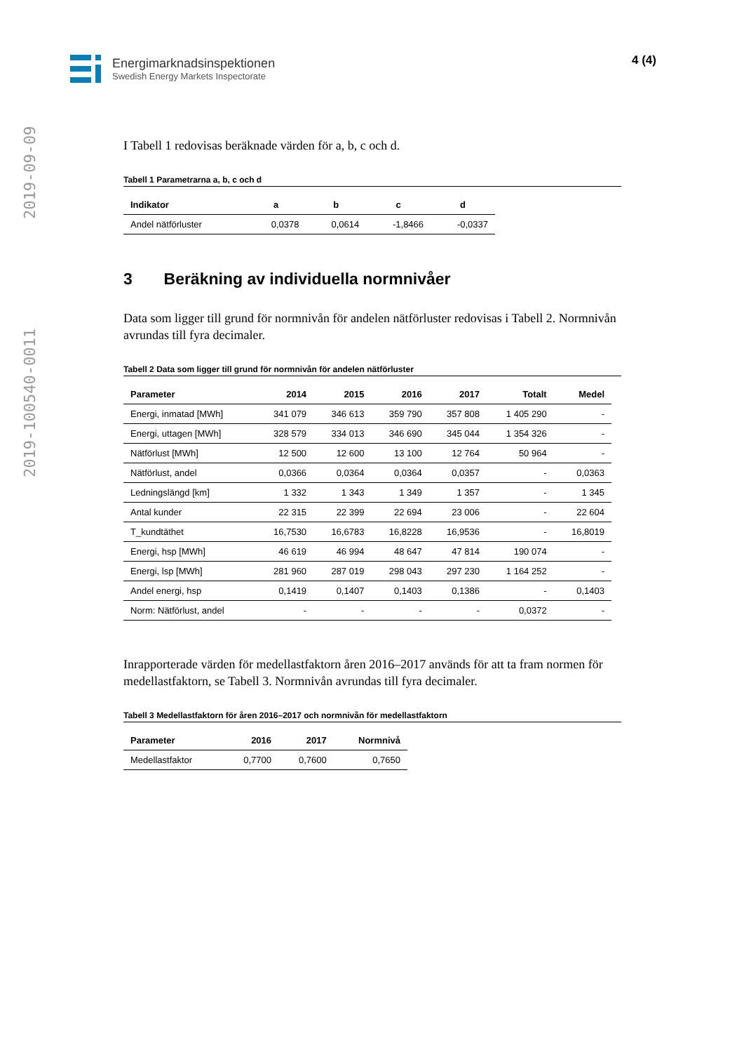2019-100540-0011 2019-09-09
Energimarknadsinspektionen
Swedish Energy Markets Inspectorate
4 (4)
I Tabell 1 redovisas beräknade värden för a, b, c och d.
Tabell 1 Parametrarna a, b, c och d
| Indikator | a | b | c | d |
| --- | --- | --- | --- | --- |
| Andel nätförluster | 0,0378 | 0,0614 | -1,8466 | -0,0337 |
3 Beräkning av individuella normnivåer
Data som ligger till grund för normnivån för andelen nätförluster redovisas i Tabell 2. Normnivån avrundas till fyra decimaler.
Tabell 2 Data som ligger till grund för normnivån för andelen nätförluster
| Parameter | 2014 | 2015 | 2016 | 2017 | Totalt | Medel |
| --- | --- | --- | --- | --- | --- | --- |
| Energi, inmatad [MWh] | 341 079 | 346 613 | 359 790 | 357 808 | 1 405 290 | - |
| Energi, uttagen [MWh] | 328 579 | 334 013 | 346 690 | 345 044 | 1 354 326 | - |
| Nätförlust [MWh] | 12 500 | 12 600 | 13 100 | 12 764 | 50 964 | - |
| Nätförlust, andel | 0,0366 | 0,0364 | 0,0364 | 0,0357 | - | 0,0363 |
| Ledningslängd [km] | 1 332 | 1 343 | 1 349 | 1 357 | - | 1 345 |
| Antal kunder | 22 315 | 22 399 | 22 694 | 23 006 | - | 22 604 |
| T_kundtäthet | 16,7530 | 16,6783 | 16,8228 | 16,9536 | - | 16,8019 |
| Energi, hsp [MWh] | 46 619 | 46 994 | 48 647 | 47 814 | 190 074 | - |
| Energi, lsp [MWh] | 281 960 | 287 019 | 298 043 | 297 230 | 1 164 252 | - |
| Andel energi, hsp | 0,1419 | 0,1407 | 0,1403 | 0,1386 | - | 0,1403 |
| Norm: Nätförlust, andel | - | - | - | - | 0,0372 | - |
Inrapporterade värden för medellastfaktorn åren 2016–2017 används för att ta fram normen för medellastfaktorn, se Tabell 3. Normnivån avrundas till fyra decimaler.
Tabell 3 Medellastfaktorn för åren 2016–2017 och normnivån för medellastfaktorn
| Parameter | 2016 | 2017 | Normnivå |
| --- | --- | --- | --- |
| Medellastfaktor | 0,7700 | 0,7600 | 0,7650 |